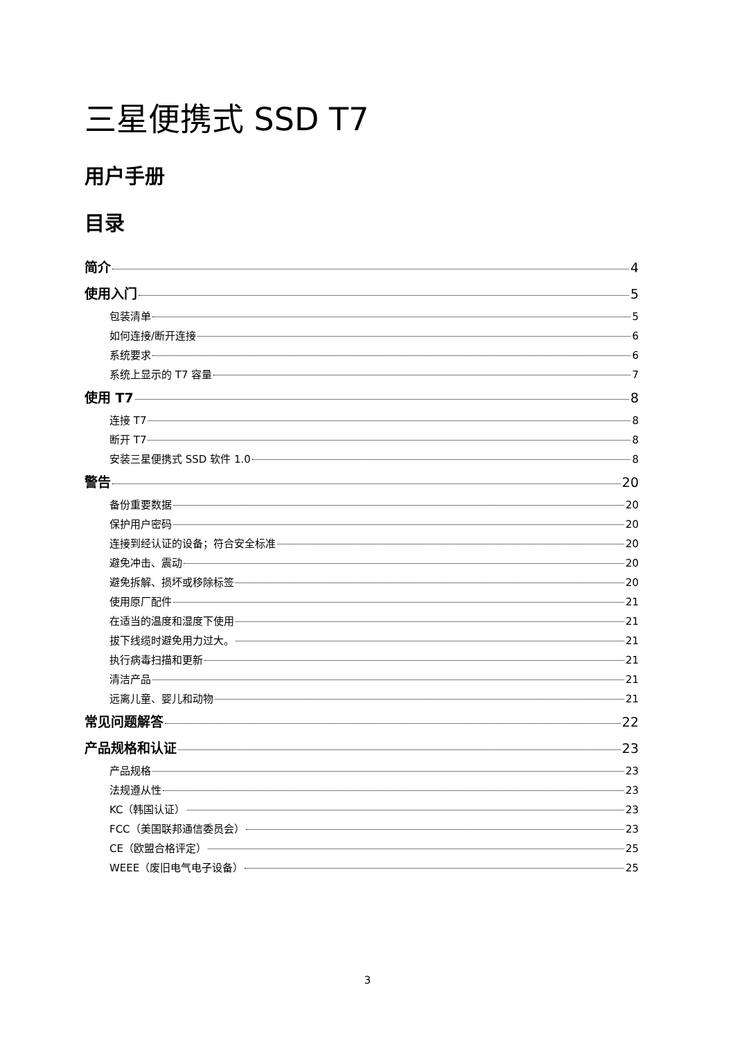三星便携式 SSD T7
用户手册
目录
简介 4
使用入门 5
包装清单 5
如何连接/断开连接 6
系统要求 6
系统上显示的 T7 容量 7
使用 T7 8
连接 T7 8
断开 T7 8
安装三星便携式 SSD 软件 1.0 8
警告 20
备份重要数据 20
保护用户密码 20
连接到经认证的设备；符合安全标准 20
避免冲击、震动 20
避免拆解、损坏或移除标签 20
使用原厂配件 21
在适当的温度和湿度下使用 21
拔下线缆时避免用力过大。 21
执行病毒扫描和更新 21
清洁产品 21
远离儿童、婴儿和动物 21
常见问题解答 22
产品规格和认证 23
产品规格 23
法规遵从性 23
KC（韩国认证） 23
FCC（美国联邦通信委员会） 23
CE（欧盟合格评定） 25
WEEE（废旧电气电子设备） 25
3